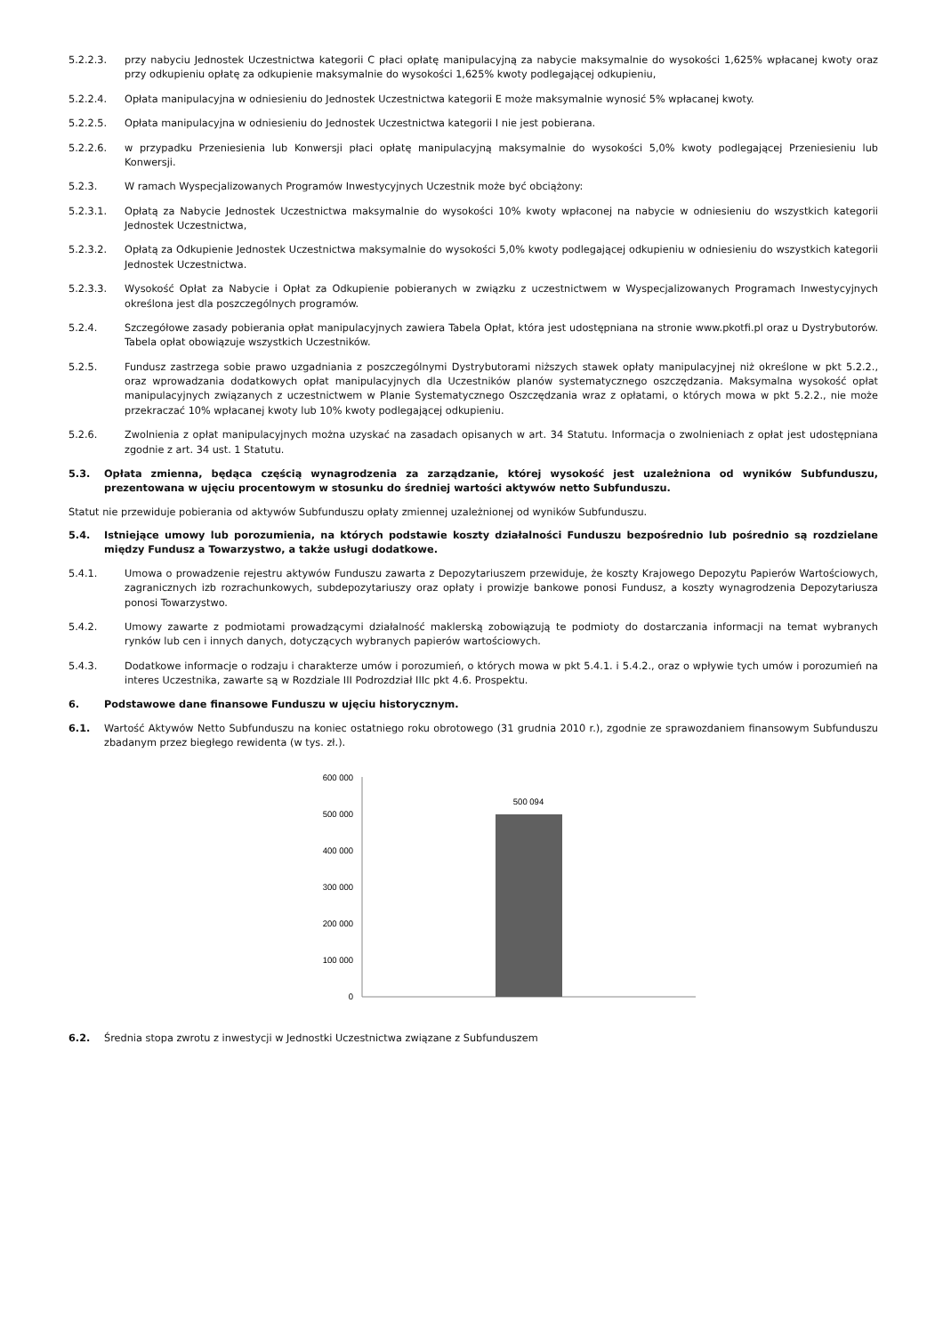5.2.2.3. przy nabyciu Jednostek Uczestnictwa kategorii C płaci opłatę manipulacyjną za nabycie maksymalnie do wysokości 1,625% wpłacanej kwoty oraz przy odkupieniu opłatę za odkupienie maksymalnie do wysokości 1,625% kwoty podlegającej odkupieniu,
5.2.2.4. Opłata manipulacyjna w odniesieniu do Jednostek Uczestnictwa kategorii E może maksymalnie wynosić 5% wpłacanej kwoty.
5.2.2.5. Opłata manipulacyjna w odniesieniu do Jednostek Uczestnictwa kategorii I nie jest pobierana.
5.2.2.6. w przypadku Przeniesienia lub Konwersji płaci opłatę manipulacyjną maksymalnie do wysokości 5,0% kwoty podlegającej Przeniesieniu lub Konwersji.
5.2.3. W ramach Wyspecjalizowanych Programów Inwestycyjnych Uczestnik może być obciążony:
5.2.3.1. Opłatą za Nabycie Jednostek Uczestnictwa maksymalnie do wysokości 10% kwoty wpłaconej na nabycie w odniesieniu do wszystkich kategorii Jednostek Uczestnictwa,
5.2.3.2. Opłatą za Odkupienie Jednostek Uczestnictwa maksymalnie do wysokości 5,0% kwoty podlegającej odkupieniu w odniesieniu do wszystkich kategorii Jednostek Uczestnictwa.
5.2.3.3. Wysokość Opłat za Nabycie i Opłat za Odkupienie pobieranych w związku z uczestnictwem w Wyspecjalizowanych Programach Inwestycyjnych określona jest dla poszczególnych programów.
5.2.4. Szczegółowe zasady pobierania opłat manipulacyjnych zawiera Tabela Opłat, która jest udostępniana na stronie www.pkotfi.pl oraz u Dystrybutorów. Tabela opłat obowiązuje wszystkich Uczestników.
5.2.5. Fundusz zastrzega sobie prawo uzgadniania z poszczególnymi Dystrybutorami niższych stawek opłaty manipulacyjnej niż określone w pkt 5.2.2., oraz wprowadzania dodatkowych opłat manipulacyjnych dla Uczestników planów systematycznego oszczędzania. Maksymalna wysokość opłat manipulacyjnych związanych z uczestnictwem w Planie Systematycznego Oszczędzania wraz z opłatami, o których mowa w pkt 5.2.2., nie może przekraczać 10% wpłacanej kwoty lub 10% kwoty podlegającej odkupieniu.
5.2.6. Zwolnienia z opłat manipulacyjnych można uzyskać na zasadach opisanych w art. 34 Statutu. Informacja o zwolnieniach z opłat jest udostępniana zgodnie z art. 34 ust. 1 Statutu.
5.3. Opłata zmienna, będąca częścią wynagrodzenia za zarządzanie, której wysokość jest uzależniona od wyników Subfunduszu, prezentowana w ujęciu procentowym w stosunku do średniej wartości aktywów netto Subfunduszu.
Statut nie przewiduje pobierania od aktywów Subfunduszu opłaty zmiennej uzależnionej od wyników Subfunduszu.
5.4. Istniejące umowy lub porozumienia, na których podstawie koszty działalności Funduszu bezpośrednio lub pośrednio są rozdzielane między Fundusz a Towarzystwo, a także usługi dodatkowe.
5.4.1. Umowa o prowadzenie rejestru aktywów Funduszu zawarta z Depozytariuszem przewiduje, że koszty Krajowego Depozytu Papierów Wartościowych, zagranicznych izb rozrachunkowych, subdepozytariuszy oraz opłaty i prowizje bankowe ponosi Fundusz, a koszty wynagrodzenia Depozytariusza ponosi Towarzystwo.
5.4.2. Umowy zawarte z podmiotami prowadzącymi działalność maklerską zobowiązują te podmioty do dostarczania informacji na temat wybranych rynków lub cen i innych danych, dotyczących wybranych papierów wartościowych.
5.4.3. Dodatkowe informacje o rodzaju i charakterze umów i porozumień, o których mowa w pkt 5.4.1. i 5.4.2., oraz o wpływie tych umów i porozumień na interes Uczestnika, zawarte są w Rozdziale III Podrozdział IIIc pkt 4.6. Prospektu.
6. Podstawowe dane finansowe Funduszu w ujęciu historycznym.
6.1. Wartość Aktywów Netto Subfunduszu na koniec ostatniego roku obrotowego (31 grudnia 2010 r.), zgodnie ze sprawozdaniem finansowym Subfunduszu zbadanym przez biegłego rewidenta (w tys. zł.).
600 000
500 000
400 000
300 000
200 000
100 000
0
500 094
6.2. Średnia stopa zwrotu z inwestycji w Jednostki Uczestnictwa związane z Subfunduszem